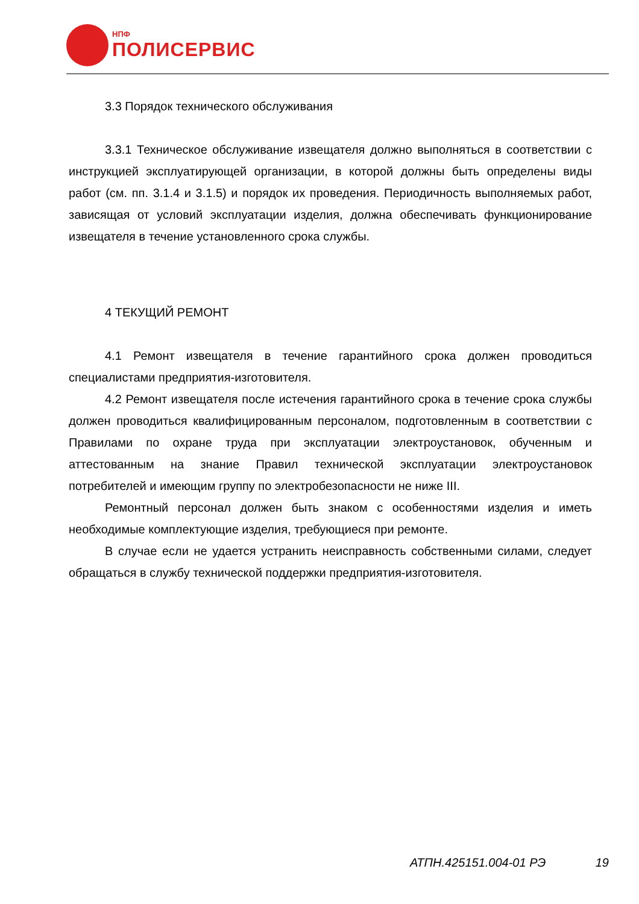НПФ
ПОЛИСЕРВИС
3.3 Порядок технического обслуживания
3.3.1 Техническое обслуживание извещателя должно выполняться в соответствии с инструкцией эксплуатирующей организации, в которой должны быть определены виды работ (см. пп. 3.1.4 и 3.1.5) и порядок их проведения. Периодичность выполняемых работ, зависящая от условий эксплуатации изделия, должна обеспечивать функционирование извещателя в течение установленного срока службы.
4 ТЕКУЩИЙ РЕМОНТ
4.1 Ремонт извещателя в течение гарантийного срока должен проводиться специалистами предприятия-изготовителя.
4.2 Ремонт извещателя после истечения гарантийного срока в течение срока службы должен проводиться квалифицированным персоналом, подготовленным в соответствии с Правилами по охране труда при эксплуатации электроустановок, обученным и аттестованным на знание Правил технической эксплуатации электроустановок потребителей и имеющим группу по электробезопасности не ниже III.
Ремонтный персонал должен быть знаком с особенностями изделия и иметь необходимые комплектующие изделия, требующиеся при ремонте.
В случае если не удается устранить неисправность собственными силами, следует обращаться в службу технической поддержки предприятия-изготовителя.
АТПН.425151.004-01 РЭ 19